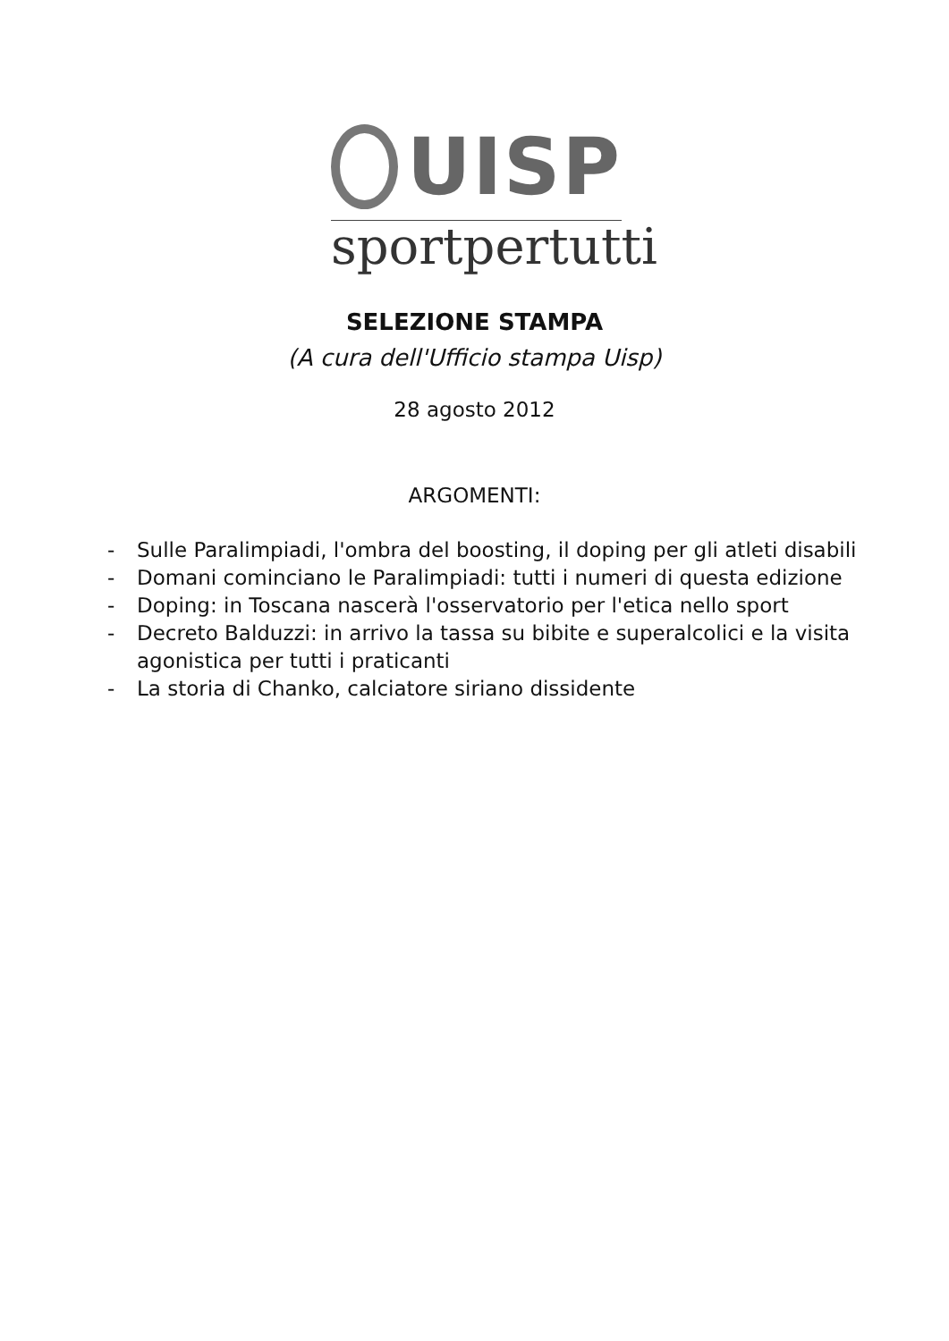UISP
sportpertutti
SELEZIONE STAMPA
(A cura dell'Ufficio stampa Uisp)
28 agosto 2012
ARGOMENTI:
- Sulle Paralimpiadi, l'ombra del boosting, il doping per gli atleti disabili
- Domani cominciano le Paralimpiadi: tutti i numeri di questa edizione
- Doping: in Toscana nascerà l'osservatorio per l'etica nello sport
- Decreto Balduzzi: in arrivo la tassa su bibite e superalcolici e la visita agonistica per tutti i praticanti
- La storia di Chanko, calciatore siriano dissidente